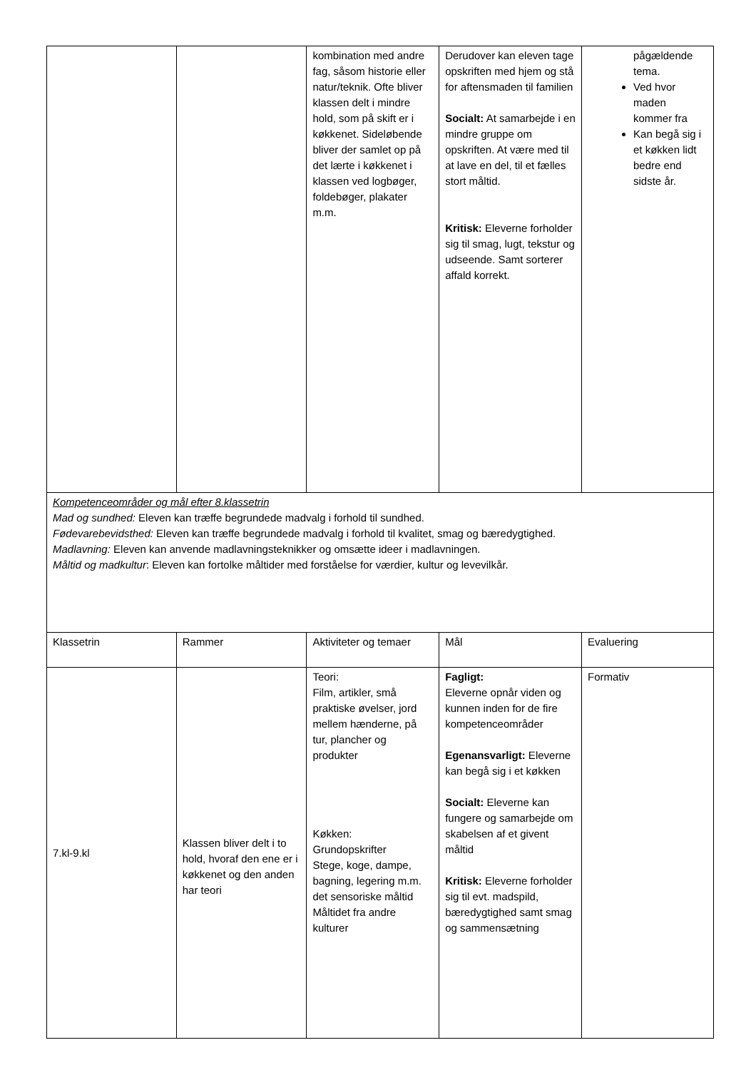| | | kombination med andre fag, såsom historie eller natur/teknik. Ofte bliver klassen delt i mindre hold, som på skift er i køkkenet. Sideløbende bliver der samlet op på det lærte i køkkenet i klassen ved logbøger, foldebøger, plakater m.m. | Derudover kan eleven tage opskriften med hjem og stå for aftensmaden til familien Socialt: At samarbejde i en mindre gruppe om opskriften. At være med til at lave en del, til et fælles stort måltid. Kritisk: Eleverne forholder sig til smag, lugt, tekstur og udseende. Samt sorterer affald korrekt. | pågældende tema. Ved hvor maden kommer fra Kan begå sig i et køkken lidt bedre end sidste år. |
| Kompetenceområder og mål efter 8.klassetrin Mad og sundhed: Eleven kan træffe begrundede madvalg i forhold til sundhed. Fødevarebevidsthed: Eleven kan træffe begrundede madvalg i forhold til kvalitet, smag og bæredygtighed. Madlavning: Eleven kan anvende madlavningsteknikker og omsætte ideer i madlavningen. Måltid og madkultur : Eleven kan fortolke måltider med forståelse for værdier, kultur og levevilkår. | | | | |
| Klassetrin | Rammer | Aktiviteter og temaer | Mål | Evaluering |
| 7.kl-9.kl | Klassen bliver delt i to hold, hvoraf den ene er i køkkenet og den anden har teori | Teori: Film, artikler, små praktiske øvelser, jord mellem hænderne, på tur, plancher og produkter Køkken: Grundopskrifter Stege, koge, dampe, bagning, legering m.m. det sensoriske måltid Måltidet fra andre kulturer | Fagligt: Eleverne opnår viden og kunnen inden for de fire kompetenceområder Egenansvarligt: Eleverne kan begå sig i et køkken Socialt: Eleverne kan fungere og samarbejde om skabelsen af et givent måltid Kritisk: Eleverne forholder sig til evt. madspild, bæredygtighed samt smag og sammensætning | Formativ |